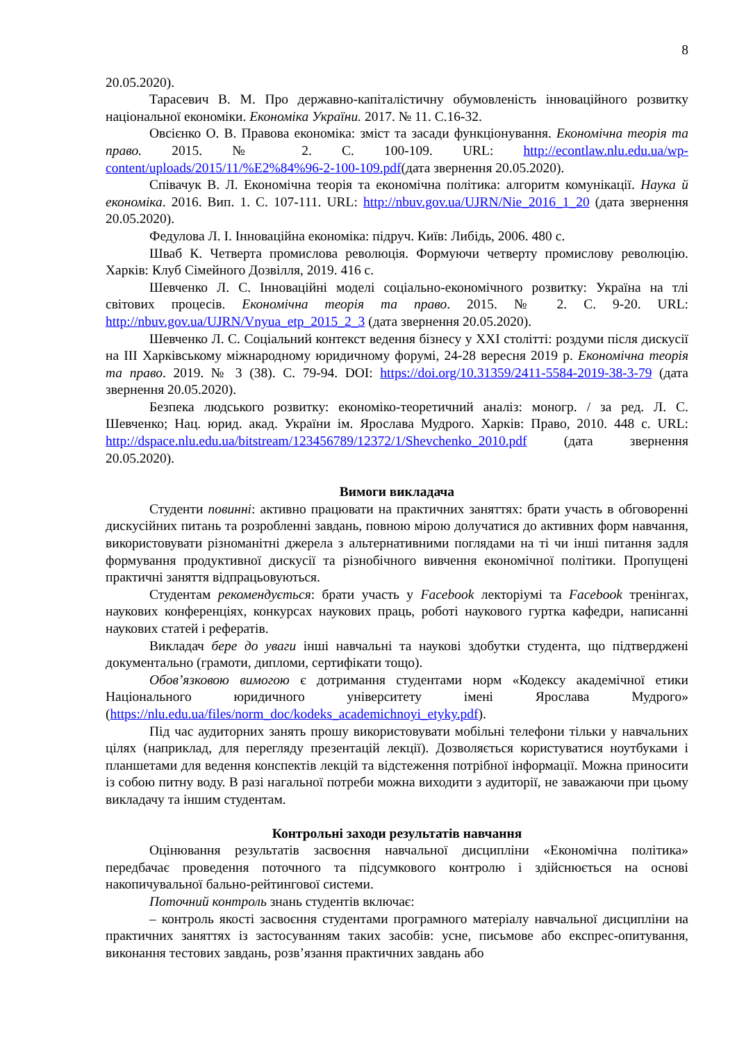8
20.05.2020).
Тарасевич В. М. Про державно-капіталістичну обумовленість інноваційного розвитку національної економіки. Економіка України. 2017. № 11. С.16-32.
Овсієнко О. В. Правова економіка: зміст та засади функціонування. Економічна теорія та право. 2015. № 2. С. 100-109. URL: http://econtlaw.nlu.edu.ua/wp-content/uploads/2015/11/%E2%84%96-2-100-109.pdf(дата звернення 20.05.2020).
Співачук В. Л. Економічна теорія та економічна політика: алгоритм комунікації. Наука й економіка. 2016. Вип. 1. С. 107-111. URL: http://nbuv.gov.ua/UJRN/Nie_2016_1_20 (дата звернення 20.05.2020).
Федулова Л. І. Інноваційна економіка: підруч. Київ: Либідь, 2006. 480 с.
Шваб К. Четверта промислова революція. Формуючи четверту промислову революцію. Харків: Клуб Сімейного Дозвілля, 2019. 416 с.
Шевченко Л. С. Інноваційні моделі соціально-економічного розвитку: Україна на тлі світових процесів. Економічна теорія та право. 2015. № 2. С. 9-20. URL: http://nbuv.gov.ua/UJRN/Vnyua_etp_2015_2_3 (дата звернення 20.05.2020).
Шевченко Л. С. Соціальний контекст ведення бізнесу у ХХІ столітті: роздуми після дискусії на ІІІ Харківському міжнародному юридичному форумі, 24-28 вересня 2019 р. Економічна теорія та право. 2019. № 3 (38). С. 79-94. DOI: https://doi.org/10.31359/2411-5584-2019-38-3-79 (дата звернення 20.05.2020).
Безпека людського розвитку: економіко-теоретичний аналіз: моногр. / за ред. Л. С. Шевченко; Нац. юрид. акад. України ім. Ярослава Мудрого. Харків: Право, 2010. 448 с. URL: http://dspace.nlu.edu.ua/bitstream/123456789/12372/1/Shevchenko_2010.pdf (дата звернення 20.05.2020).
Вимоги викладача
Студенти повинні: активно працювати на практичних заняттях: брати участь в обговоренні дискусійних питань та розробленні завдань, повною мірою долучатися до активних форм навчання, використовувати різноманітні джерела з альтернативними поглядами на ті чи інші питання задля формування продуктивної дискусії та різнобічного вивчення економічної політики. Пропущені практичні заняття відпрацьовуються.
Студентам рекомендується: брати участь у Facebook лекторіумі та Facebook тренінгах, наукових конференціях, конкурсах наукових праць, роботі наукового гуртка кафедри, написанні наукових статей і рефератів.
Викладач бере до уваги інші навчальні та наукові здобутки студента, що підтверджені документально (грамоти, дипломи, сертифікати тощо).
Обов’язковою вимогою є дотримання студентами норм «Кодексу академічної етики Національного юридичного університету імені Ярослава Мудрого» (https://nlu.edu.ua/files/norm_doc/kodeks_academichnoyi_etyky.pdf).
Під час аудиторних занять прошу використовувати мобільні телефони тільки у навчальних цілях (наприклад, для перегляду презентацій лекції). Дозволяється користуватися ноутбуками і планшетами для ведення конспектів лекцій та відстеження потрібної інформації. Можна приносити із собою питну воду. В разі нагальної потреби можна виходити з аудиторії, не заважаючи при цьому викладачу та іншим студентам.
Контрольні заходи результатів навчання
Оцінювання результатів засвоєння навчальної дисципліни «Економічна політика» передбачає проведення поточного та підсумкового контролю і здійснюється на основі накопичувальної бально-рейтингової системи.
Поточний контроль знань студентів включає:
– контроль якості засвоєння студентами програмного матеріалу навчальної дисципліни на практичних заняттях із застосуванням таких засобів: усне, письмове або експрес-опитування, виконання тестових завдань, розв’язання практичних завдань або